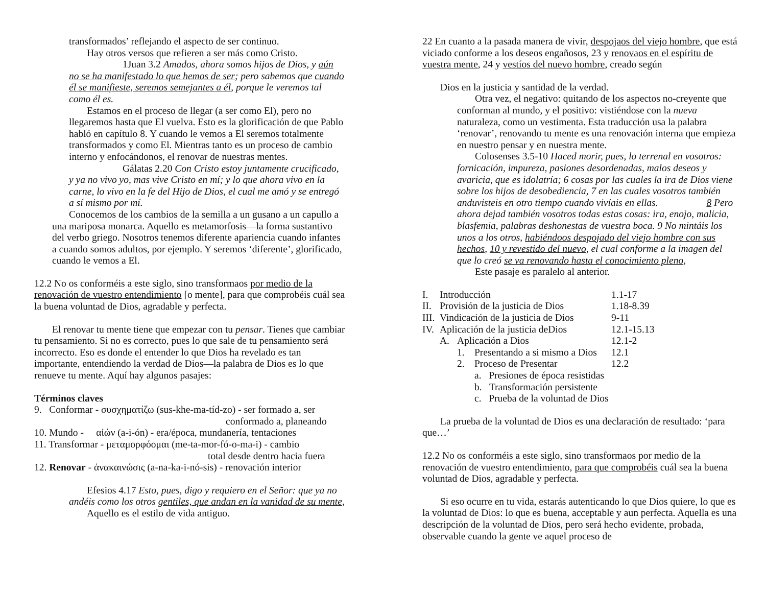transformados’ reflejando el aspecto de ser continuo.
Hay otros versos que refieren a ser más como Cristo.
1Juan 3.2 Amados, ahora somos hijos de Dios, y aún no se ha manifestado lo que hemos de ser; pero sabemos que cuando él se manifieste, seremos semejantes a él, porque le veremos tal como él es.
Estamos en el proceso de llegar (a ser como El), pero no llegaremos hasta que El vuelva. Esto es la glorificación de que Pablo habló en capítulo 8. Y cuando le vemos a El seremos totalmente transformados y como El. Mientras tanto es un proceso de cambio interno y enfocándonos, el renovar de nuestras mentes.
Gálatas 2.20 Con Cristo estoy juntamente crucificado, y ya no vivo yo, mas vive Cristo en mí; y lo que ahora vivo en la carne, lo vivo en la fe del Hijo de Dios, el cual me amó y se entregó a sí mismo por mí.
Conocemos de los cambios de la semilla a un gusano a un capullo a una mariposa monarca. Aquello es metamorfosis—la forma sustantivo del verbo griego. Nosotros tenemos diferente apariencia cuando infantes a cuando somos adultos, por ejemplo. Y seremos ‘diferente’, glorificado, cuando le vemos a El.
12.2 No os conforméis a este siglo, sino transformaos por medio de la renovación de vuestro entendimiento [o mente], para que comprobéis cuál sea la buena voluntad de Dios, agradable y perfecta.
El renovar tu mente tiene que empezar con tu pensar. Tienes que cambiar tu pensamiento. Si no es correcto, pues lo que sale de tu pensamiento será incorrecto. Eso es donde el entender lo que Dios ha revelado es tan importante, entendiendo la verdad de Dios—la palabra de Dios es lo que renueve tu mente. Aquí hay algunos pasajes:
Términos claves
9. Conformar - συσχηματίζω (sus-khe-ma-tíd-zo) - ser formado a, ser
conformado a, planeando
10. Mundo - αἰών (a-i-ón) - era/época, mundanería, tentaciones
11. Transformar - μεταμορφόομαι (me-ta-mor-fó-o-ma-i) - cambio
total desde dentro hacia fuera
12. Renovar - ἀνακαινώσις (a-na-ka-i-nó-sis) - renovación interior
Efesios 4.17 Esto, pues, digo y requiero en el Señor: que ya no andéis como los otros gentiles, que andan en la vanidad de su mente,
Aquello es el estilo de vida antiguo.
22 En cuanto a la pasada manera de vivir, despojaos del viejo hombre, que está viciado conforme a los deseos engañosos, 23 y renovaos en el espíritu de vuestra mente, 24 y vestíos del nuevo hombre, creado según
Dios en la justicia y santidad de la verdad.
Otra vez, el negativo: quitando de los aspectos no-creyente que conforman al mundo, y el positivo: vistiéndose con la nueva naturaleza, como un vestimenta. Esta traducción usa la palabra ‘renovar’, renovando tu mente es una renovación interna que empieza en nuestro pensar y en nuestra mente.
Colosenses 3.5-10 Haced morir, pues, lo terrenal en vosotros: fornicación, impureza, pasiones desordenadas, malos deseos y avaricia, que es idolatría; 6 cosas por las cuales la ira de Dios viene sobre los hijos de desobediencia, 7 en las cuales vosotros también anduvisteis en otro tiempo cuando vivíais en ellas. 8 Pero ahora dejad también vosotros todas estas cosas: ira, enojo, malicia, blasfemia, palabras deshonestas de vuestra boca. 9 No mintáis los unos a los otros, habiéndoos despojado del viejo hombre con sus hechos, 10 y revestido del nuevo, el cual conforme a la imagen del que lo creó se va renovando hasta el conocimiento pleno,
Este pasaje es paralelo al anterior.
| I. | Introducción | | | 1.1-17 |
| II. | Provisión de la justicia de Dios | | | 1.18-8.39 |
| III. | Vindicación de la justicia de Dios | | | 9-11 |
| IV. | Aplicación de la justicia deDios | | | 12.1-15.13 |
| | A. | Aplicación a Dios | | 12.1-2 |
| | | 1. | Presentando a si mismo a Dios | 12.1 |
| | | 2. | Proceso de Presentar | 12.2 |
| | | | a. Presiones de época resistidas | |
| | | | b. Transformación persistente | |
| | | | c. Prueba de la voluntad de Dios | |
La prueba de la voluntad de Dios es una declaración de resultado: ‘para que…’
12.2 No os conforméis a este siglo, sino transformaos por medio de la renovación de vuestro entendimiento, para que comprobéis cuál sea la buena voluntad de Dios, agradable y perfecta.
Si eso ocurre en tu vida, estarás autenticando lo que Dios quiere, lo que es la voluntad de Dios: lo que es buena, acceptable y aun perfecta. Aquella es una descripción de la voluntad de Dios, pero será hecho evidente, probada, observable cuando la gente ve aquel proceso de